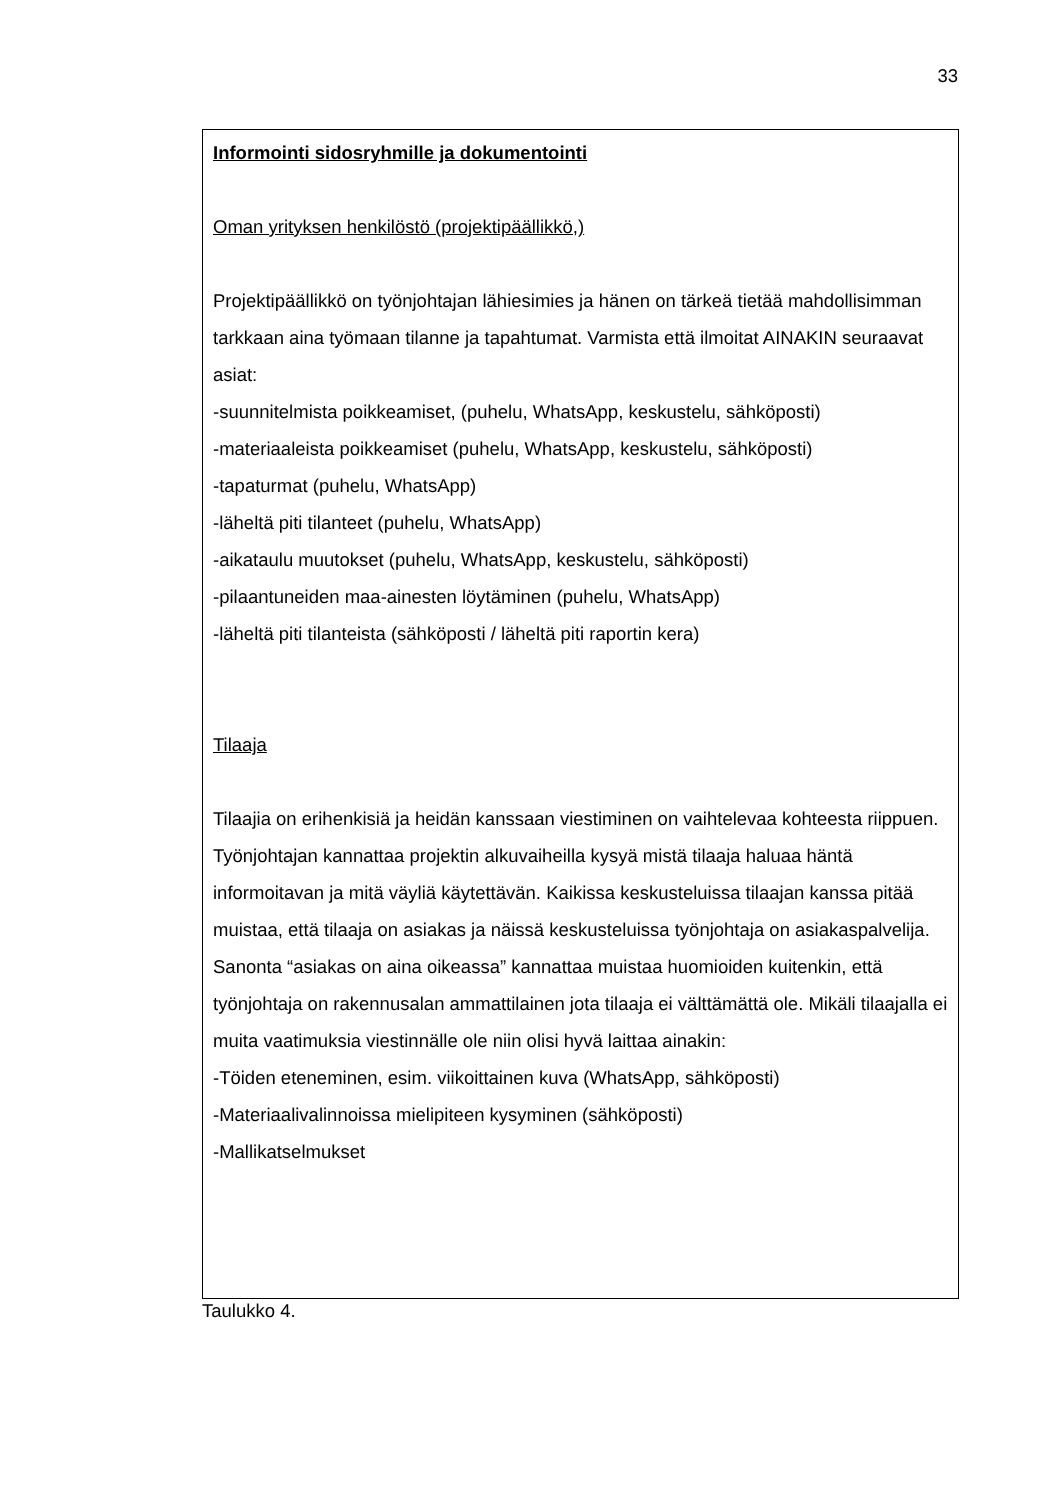33
| Informointi sidosryhmille ja dokumentointi Oman yrityksen henkilöstö (projektipäällikkö,) Projektipäällikkö on työnjohtajan lähiesimies ja hänen on tärkeä tietää mahdollisimman tarkkaan aina työmaan tilanne ja tapahtumat. Varmista että ilmoitat AINAKIN seuraavat asiat: -suunnitelmista poikkeamiset, (puhelu, WhatsApp, keskustelu, sähköposti) -materiaaleista poikkeamiset (puhelu, WhatsApp, keskustelu, sähköposti) -tapaturmat (puhelu, WhatsApp) -läheltä piti tilanteet (puhelu, WhatsApp) -aikataulu muutokset (puhelu, WhatsApp, keskustelu, sähköposti) -pilaantuneiden maa-ainesten löytäminen (puhelu, WhatsApp) -läheltä piti tilanteista (sähköposti / läheltä piti raportin kera) Tilaaja Tilaajia on erihenkisiä ja heidän kanssaan viestiminen on vaihtelevaa kohteesta riippuen. Työnjohtajan kannattaa projektin alkuvaiheilla kysyä mistä tilaaja haluaa häntä informoitavan ja mitä väyliä käytettävän. Kaikissa keskusteluissa tilaajan kanssa pitää muistaa, että tilaaja on asiakas ja näissä keskusteluissa työnjohtaja on asiakaspalvelija. Sanonta “asiakas on aina oikeassa” kannattaa muistaa huomioiden kuitenkin, että työnjohtaja on rakennusalan ammattilainen jota tilaaja ei välttämättä ole. Mikäli tilaajalla ei muita vaatimuksia viestinnälle ole niin olisi hyvä laittaa ainakin: -Töiden eteneminen, esim. viikoittainen kuva (WhatsApp, sähköposti) -Materiaalivalinnoissa mielipiteen kysyminen (sähköposti) -Mallikatselmukset |
Taulukko 4.